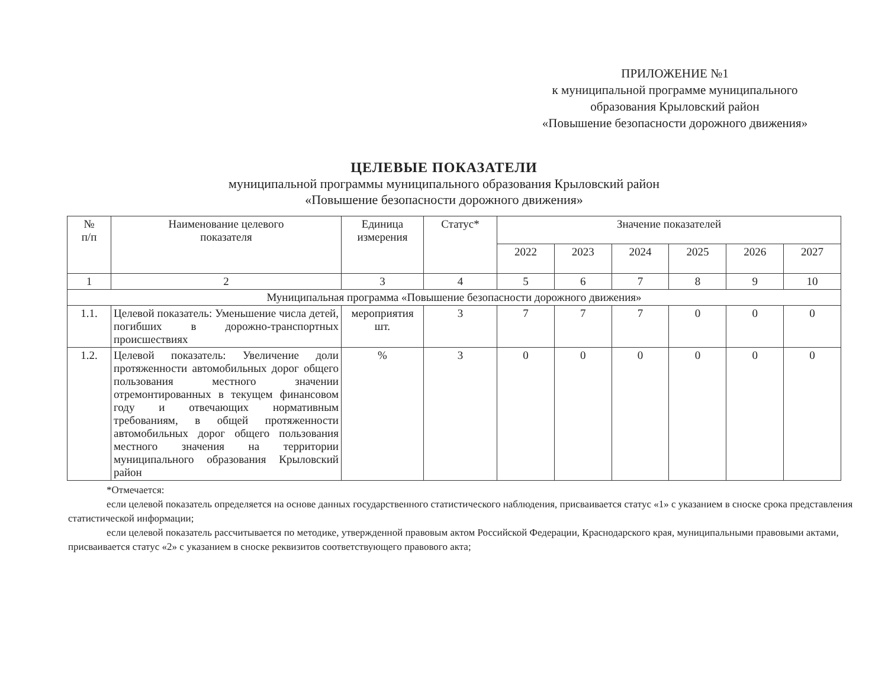ПРИЛОЖЕНИЕ №1
к муниципальной программе муниципального
образования Крыловский район
«Повышение безопасности дорожного движения»
ЦЕЛЕВЫЕ ПОКАЗАТЕЛИ
муниципальной программы муниципального образования Крыловский район
«Повышение безопасности дорожного движения»
| № п/п | Наименование целевого показателя | Единица измерения | Статус* | Значение показателей | | | | | |
| --- | --- | --- | --- | --- | --- | --- | --- | --- | --- |
| | | | | 2022 | 2023 | 2024 | 2025 | 2026 | 2027 |
| 1 | 2 | 3 | 4 | 5 | 6 | 7 | 8 | 9 | 10 |
| Муниципальная программа «Повышение безопасности дорожного движения» | | | | | | | | | |
| 1.1. | Целевой показатель: Уменьшение числа детей, погибших в дорожно-транспортных происшествиях | мероприятия шт. | 3 | 7 | 7 | 7 | 0 | 0 | 0 |
| 1.2. | Целевой показатель: Увеличение доли протяженности автомобильных дорог общего пользования местного значении отремонтированных в текущем финансовом году и отвечающих нормативным требованиям, в общей протяженности автомобильных дорог общего пользования местного значения на территории муниципального образования Крыловский район | % | 3 | 0 | 0 | 0 | 0 | 0 | 0 |
*Отмечается:
если целевой показатель определяется на основе данных государственного статистического наблюдения, присваивается статус «1» с указанием в сноске срока представления статистической информации;
если целевой показатель рассчитывается по методике, утвержденной правовым актом Российской Федерации, Краснодарского края, муниципальными правовыми актами, присваивается статус «2» с указанием в сноске реквизитов соответствующего правового акта;